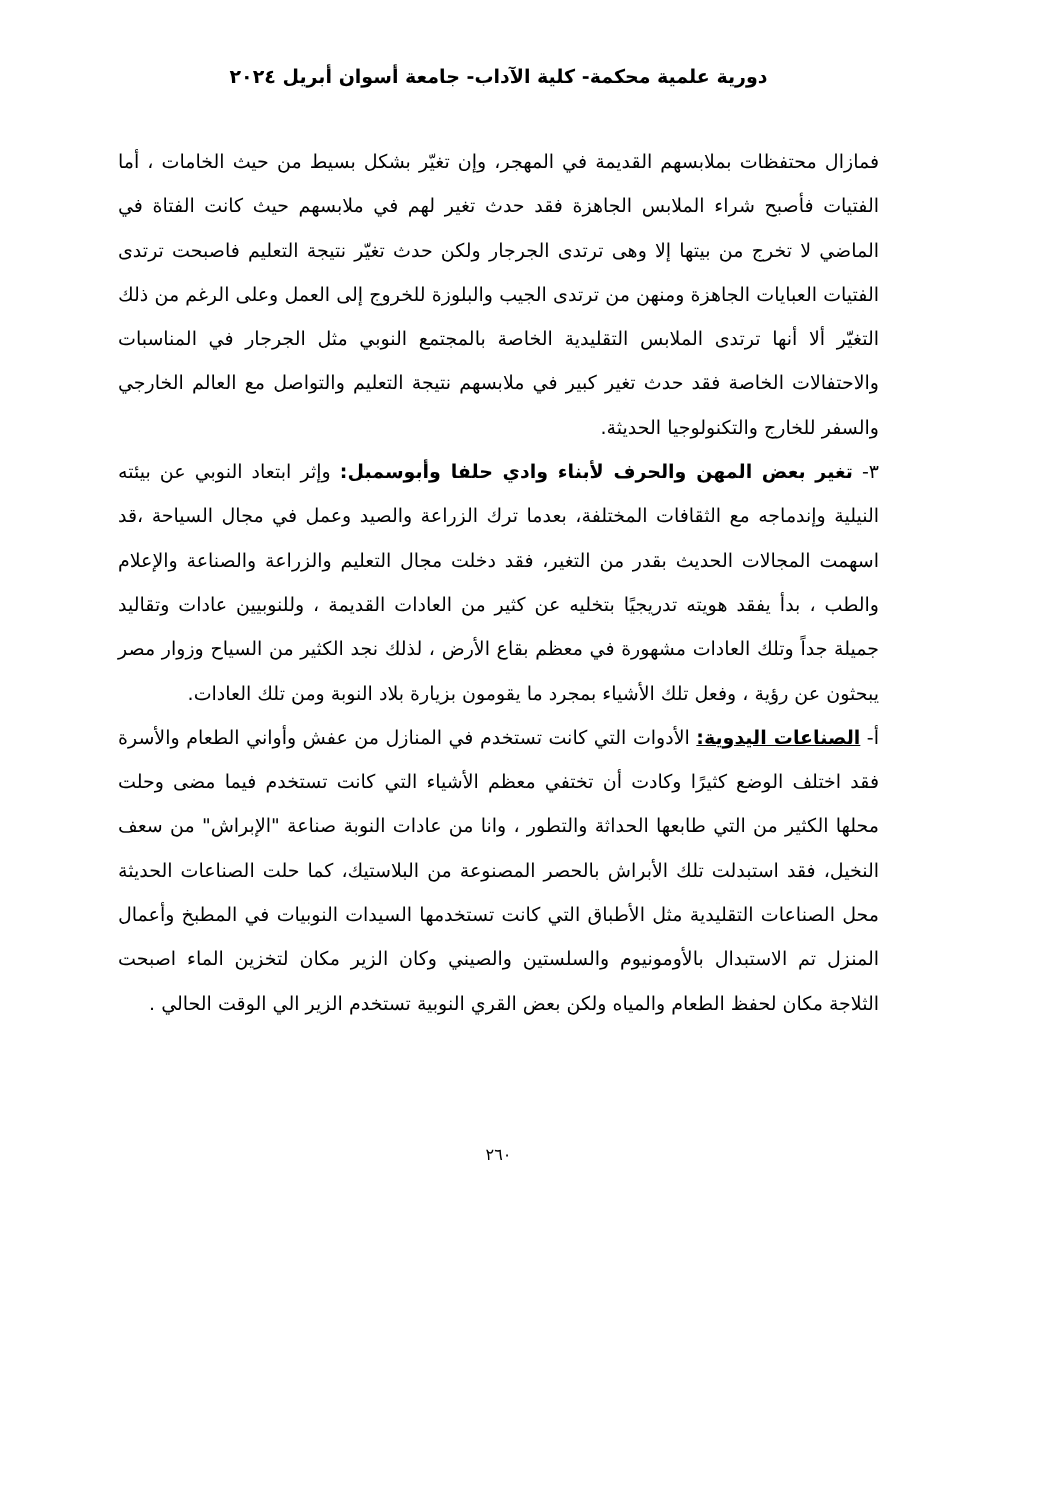دورية علمية محكمة- كلية الآداب- جامعة أسوان أبريل ٢٠٢٤
فمازال محتفظات بملابسهم القديمة في المهجر، وإن تغيّر بشكل بسيط من حيث الخامات ، أما الفتيات فأصبح شراء الملابس الجاهزة فقد حدث تغير لهم في ملابسهم حيث كانت الفتاة في الماضي لا تخرج من بيتها إلا وهى ترتدى الجرجار ولكن حدث تغيّر نتيجة التعليم فاصبحت ترتدى الفتيات العبايات الجاهزة ومنهن من ترتدى الجيب والبلوزة للخروج إلى العمل وعلى الرغم من ذلك التغيّر ألا أنها ترتدى الملابس التقليدية الخاصة بالمجتمع النوبي مثل الجرجار في المناسبات والاحتفالات الخاصة فقد حدث تغير كبير في ملابسهم نتيجة التعليم والتواصل مع العالم الخارجي والسفر للخارج والتكنولوجيا الحديثة.
٣- تغير بعض المهن والحرف لأبناء وادي حلفا وأبوسمبل: وإثر ابتعاد النوبي عن بيئته النيلية وإندماجه مع الثقافات المختلفة، بعدما ترك الزراعة والصيد وعمل في مجال السياحة ،قد اسهمت المجالات الحديث بقدر من التغير، فقد دخلت مجال التعليم والزراعة والصناعة والإعلام والطب ، بدأ يفقد هويته تدريجيًا بتخليه عن كثير من العادات القديمة ، وللنوبيين عادات وتقاليد جميلة جداً وتلك العادات مشهورة في معظم بقاع الأرض ، لذلك نجد الكثير من السياح وزوار مصر يبحثون عن رؤية ، وفعل تلك الأشياء بمجرد ما يقومون بزيارة بلاد النوبة ومن تلك العادات.
أ- الصناعات اليدوية: الأدوات التي كانت تستخدم في المنازل من عفش وأواني الطعام والأسرة فقد اختلف الوضع كثيرًا وكادت أن تختفي معظم الأشياء التي كانت تستخدم فيما مضى وحلت محلها الكثير من التي طابعها الحداثة والتطور ، وانا من عادات النوبة صناعة "الإبراش" من سعف النخيل، فقد استبدلت تلك الأبراش بالحصر المصنوعة من البلاستيك، كما حلت الصناعات الحديثة محل الصناعات التقليدية مثل الأطباق التي كانت تستخدمها السيدات النوبيات في المطبخ وأعمال المنزل تم الاستبدال بالأومونيوم والسلستين والصيني وكان الزير مكان لتخزين الماء اصبحت الثلاجة مكان لحفظ الطعام والمياه ولكن بعض القري النوبية تستخدم الزير الي الوقت الحالي .
٢٦٠